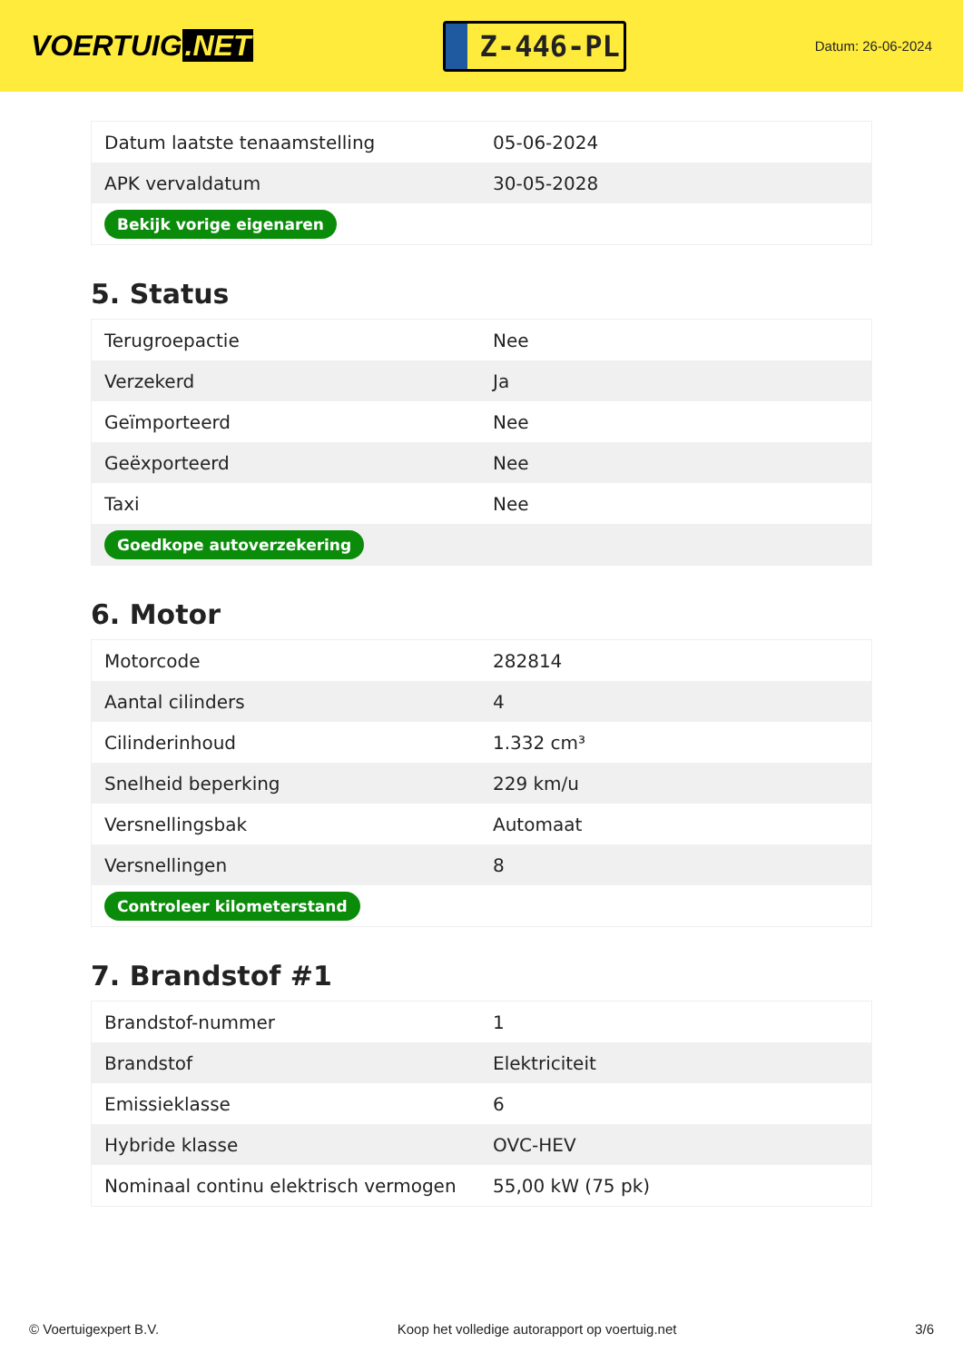VOERTUIG.NET
Z-446-PL
Datum: 26-06-2024
| Datum laatste tenaamstelling | 05-06-2024 |
| APK vervaldatum | 30-05-2028 |
| Bekijk vorige eigenaren | |
5. Status
| Terugroepactie | Nee |
| Verzekerd | Ja |
| Geïmporteerd | Nee |
| Geëxporteerd | Nee |
| Taxi | Nee |
| Goedkope autoverzekering | |
6. Motor
| Motorcode | 282814 |
| Aantal cilinders | 4 |
| Cilinderinhoud | 1.332 cm³ |
| Snelheid beperking | 229 km/u |
| Versnellingsbak | Automaat |
| Versnellingen | 8 |
| Controleer kilometerstand | |
7. Brandstof #1
| Brandstof-nummer | 1 |
| Brandstof | Elektriciteit |
| Emissieklasse | 6 |
| Hybride klasse | OVC-HEV |
| Nominaal continu elektrisch vermogen | 55,00 kW (75 pk) |
© Voertuigexpert B.V. Koop het volledige autorapport op voertuig.net 3/6